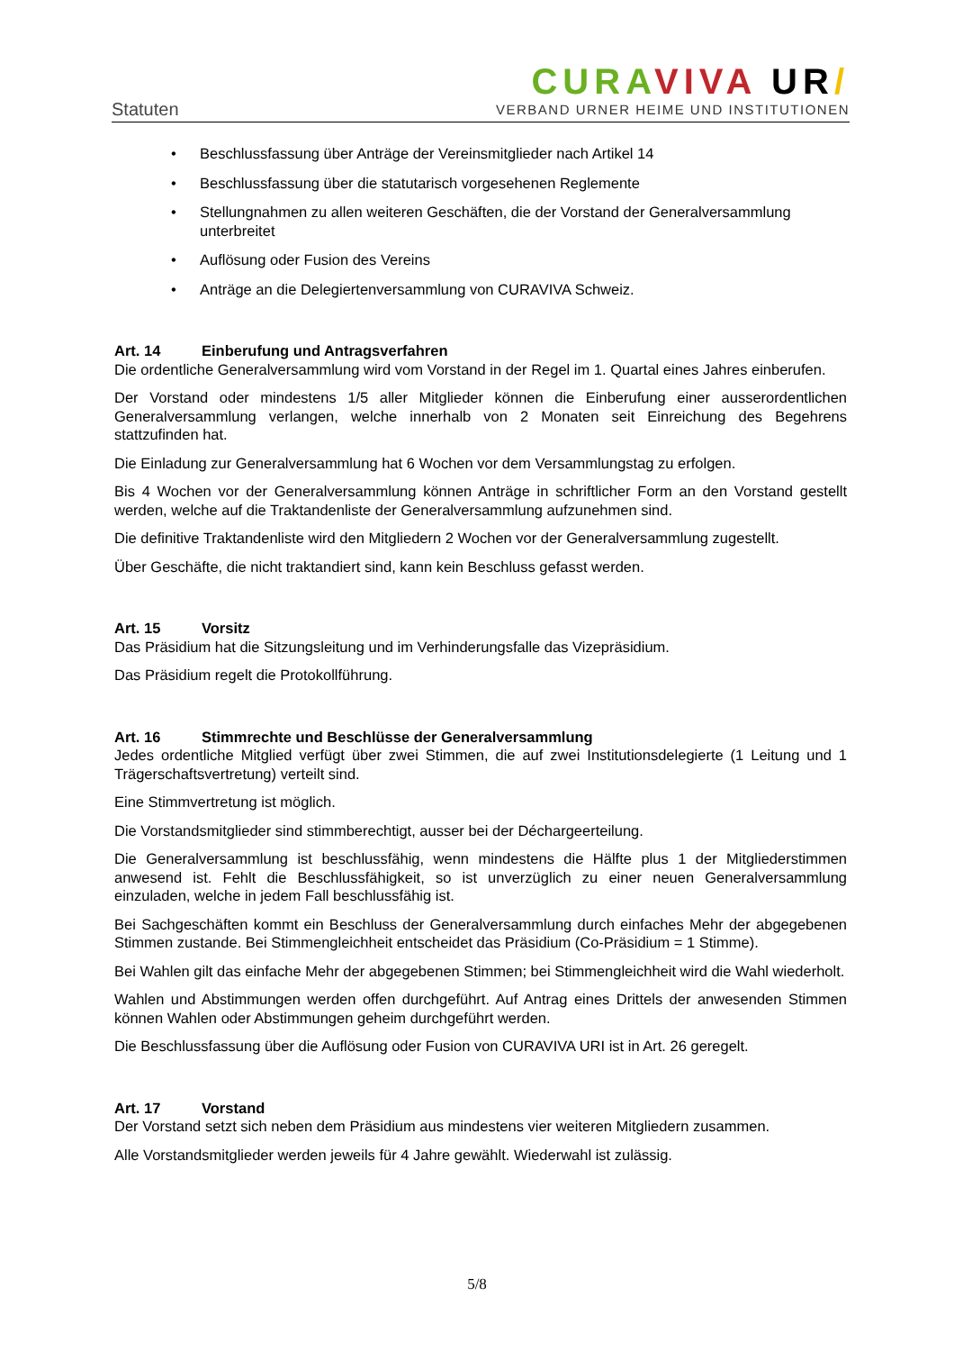Statuten
CURA VIVA UR/
VERBAND URNER HEIME UND INSTITUTIONEN
• Beschlussfassung über Anträge der Vereinsmitglieder nach Artikel 14
• Beschlussfassung über die statutarisch vorgesehenen Reglemente
• Stellungnahmen zu allen weiteren Geschäften, die der Vorstand der Generalversammlung unterbreitet
• Auflösung oder Fusion des Vereins
• Anträge an die Delegiertenversammlung von CURAVIVA Schweiz.
Art. 14 Einberufung und Antragsverfahren
Die ordentliche Generalversammlung wird vom Vorstand in der Regel im 1. Quartal eines Jahres einberufen.
Der Vorstand oder mindestens 1/5 aller Mitglieder können die Einberufung einer ausserordentlichen Generalversammlung verlangen, welche innerhalb von 2 Monaten seit Einreichung des Begehrens stattzufinden hat.
Die Einladung zur Generalversammlung hat 6 Wochen vor dem Versammlungstag zu erfolgen.
Bis 4 Wochen vor der Generalversammlung können Anträge in schriftlicher Form an den Vorstand gestellt werden, welche auf die Traktandenliste der Generalversammlung aufzunehmen sind.
Die definitive Traktandenliste wird den Mitgliedern 2 Wochen vor der Generalversammlung zugestellt.
Über Geschäfte, die nicht traktandiert sind, kann kein Beschluss gefasst werden.
Art. 15 Vorsitz
Das Präsidium hat die Sitzungsleitung und im Verhinderungsfalle das Vizepräsidium.
Das Präsidium regelt die Protokollführung.
Art. 16 Stimmrechte und Beschlüsse der Generalversammlung
Jedes ordentliche Mitglied verfügt über zwei Stimmen, die auf zwei Institutionsdelegierte (1 Leitung und 1 Trägerschaftsvertretung) verteilt sind.
Eine Stimmvertretung ist möglich.
Die Vorstandsmitglieder sind stimmberechtigt, ausser bei der Déchargeerteilung.
Die Generalversammlung ist beschlussfähig, wenn mindestens die Hälfte plus 1 der Mitgliederstimmen anwesend ist. Fehlt die Beschlussfähigkeit, so ist unverzüglich zu einer neuen Generalversammlung einzuladen, welche in jedem Fall beschlussfähig ist.
Bei Sachgeschäften kommt ein Beschluss der Generalversammlung durch einfaches Mehr der abgegebenen Stimmen zustande. Bei Stimmengleichheit entscheidet das Präsidium (Co-Präsidium = 1 Stimme).
Bei Wahlen gilt das einfache Mehr der abgegebenen Stimmen; bei Stimmengleichheit wird die Wahl wiederholt.
Wahlen und Abstimmungen werden offen durchgeführt. Auf Antrag eines Drittels der anwesenden Stimmen können Wahlen oder Abstimmungen geheim durchgeführt werden.
Die Beschlussfassung über die Auflösung oder Fusion von CURAVIVA URI ist in Art. 26 geregelt.
Art. 17 Vorstand
Der Vorstand setzt sich neben dem Präsidium aus mindestens vier weiteren Mitgliedern zusammen.
Alle Vorstandsmitglieder werden jeweils für 4 Jahre gewählt. Wiederwahl ist zulässig.
5/8